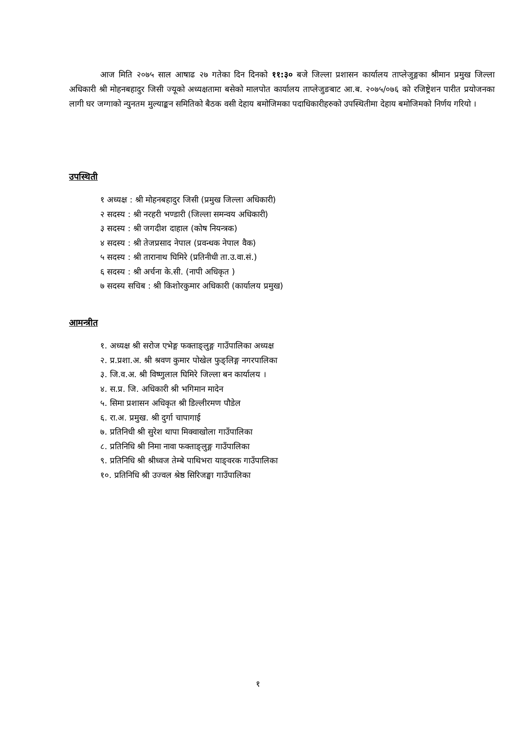आज मिति २०७५ साल आषाढ २७ गतेका दिन दिनको ११:३० बजे जिल्ला प्रशासन कार्यालय ताप्लेजुङ्गका श्रीमान प्रमुख जिल्ला अधिकारी श्री मोहनबहादुर जिसी ज्यूको अध्यक्षतामा बसेको मालपोत कार्यालय ताप्लेजुङबाट आ.ब. २०७५/०७६ को रजिष्ट्रेशन पारीत प्रयोजनका लागी घर जग्गाको न्युनतम मुल्याङ्कन समितिको बैठक वसी देहाय बमोजिमका पदाधिकारीहरुको उपस्थितीमा देहाय बमोजिमको निर्णय गरियो ।
उपस्थिती
१ अध्यक्ष : श्री मोहनबहादुर जिसी (प्रमुख जिल्ला अधिकारी)
२ सदस्य : श्री नरहरी भण्डारी (जिल्ला समन्वय अधिकारी)
३ सदस्य : श्री जगदीश दाहाल (कोष नियन्त्रक)
४ सदस्य : श्री तेजप्रसाद नेपाल (प्रवन्धक नेपाल वैक)
५ सदस्य : श्री तारानाथ घिमिरे (प्रतिनीधी ता.उ.वा.सं.)
६ सदस्य : श्री अर्चना के.सी. (नापी अधिकृत )
७ सदस्य सचिब : श्री किशोरकुमार अधिकारी (कार्यालय प्रमुख)
आमन्त्रीत
१. अध्यक्ष श्री सरोज एभेङ्ग फक्ताङ्लुङ्ग गाउँपालिका अध्यक्ष
२. प्र.प्रशा.अ. श्री श्रवण कुमार पोखेल फुङ्लिङ्ग नगरपालिका
३. जि.व.अ. श्री विष्णुलाल घिमिरे जिल्ला बन कार्यालय ।
४. स.प्र. जि. अधिकारी श्री भगिमान मादेन
५. सिमा प्रशासन अधिकृत श्री डिल्लीरमण पौडेल
६. रा.अ. प्रमुख. श्री दुर्गा चापागाई
७. प्रतिनिधी श्री सुरेश थापा मिक्वाखोला गाउँपालिका
८. प्रतिनिधि श्री निमा नावा फक्ताङ्लुङ्ग गाउँपालिका
९. प्रतिनिधि श्री श्रीध्वज तेम्बे पाथिभरा याङ्वरक गाउँपालिका
१०. प्रतिनिधि श्री उज्वल श्रेष्ठ सिरिजङ्घा गाउँपालिका
१